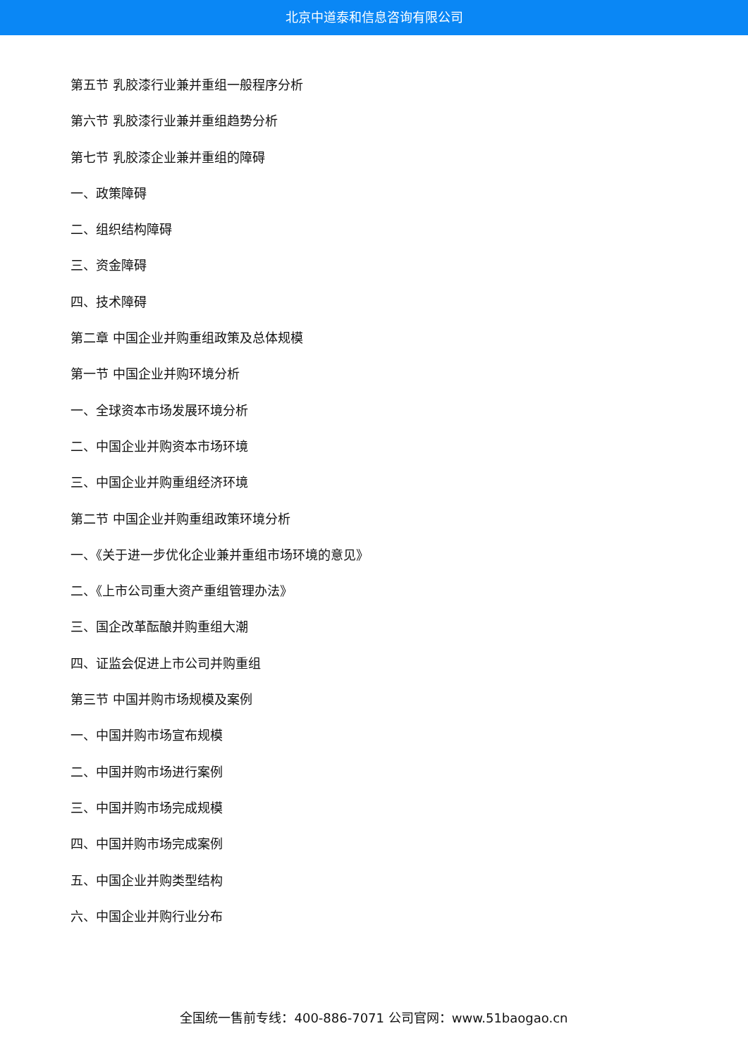北京中道泰和信息咨询有限公司
第五节 乳胶漆行业兼并重组一般程序分析
第六节 乳胶漆行业兼并重组趋势分析
第七节 乳胶漆企业兼并重组的障碍
一、政策障碍
二、组织结构障碍
三、资金障碍
四、技术障碍
第二章 中国企业并购重组政策及总体规模
第一节 中国企业并购环境分析
一、全球资本市场发展环境分析
二、中国企业并购资本市场环境
三、中国企业并购重组经济环境
第二节 中国企业并购重组政策环境分析
一、《关于进一步优化企业兼并重组市场环境的意见》
二、《上市公司重大资产重组管理办法》
三、国企改革酝酿并购重组大潮
四、证监会促进上市公司并购重组
第三节 中国并购市场规模及案例
一、中国并购市场宣布规模
二、中国并购市场进行案例
三、中国并购市场完成规模
四、中国并购市场完成案例
五、中国企业并购类型结构
六、中国企业并购行业分布
全国统一售前专线：400-886-7071 公司官网：www.51baogao.cn